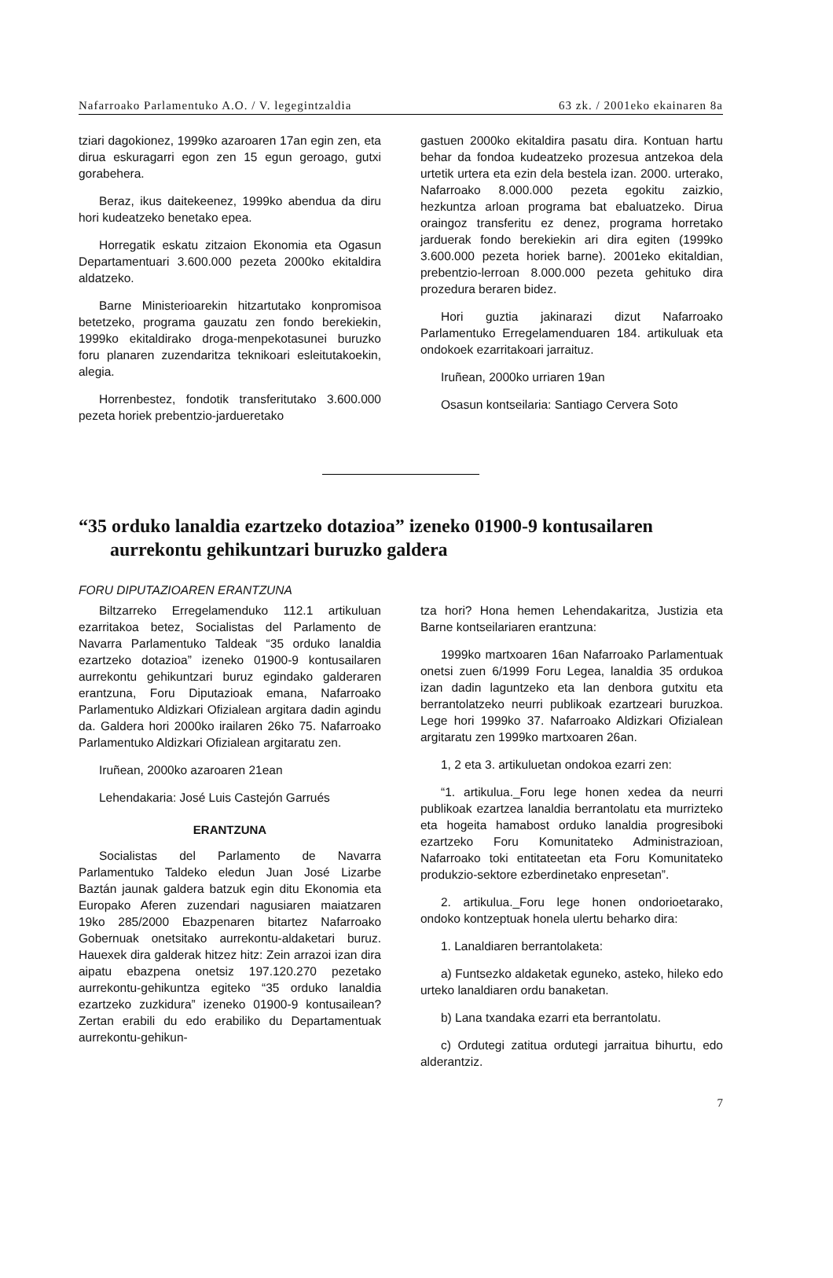Nafarroako Parlamentuko A.O. / V. legegintzaldia 63 zk. / 2001eko ekainaren 8a
tziari dagokionez, 1999ko azaroaren 17an egin zen, eta dirua eskuragarri egon zen 15 egun geroago, gutxi gorabehera.
Beraz, ikus daitekeenez, 1999ko abendua da diru hori kudeatzeko benetako epea.
Horregatik eskatu zitzaion Ekonomia eta Ogasun Departamentuari 3.600.000 pezeta 2000ko ekitaldira aldatzeko.
Barne Ministerioarekin hitzartutako konpromisoa betetzeko, programa gauzatu zen fondo berekiekin, 1999ko ekitaldirako droga-menpekotasunei buruzko foru planaren zuzendaritza teknikoari esleitutakoekin, alegia.
Horrenbestez, fondotik transferitutako 3.600.000 pezeta horiek prebentzio-jardueretako
gastuen 2000ko ekitaldira pasatu dira. Kontuan hartu behar da fondoa kudeatzeko prozesua antzekoa dela urtetik urtera eta ezin dela bestela izan. 2000. urterako, Nafarroako 8.000.000 pezeta egokitu zaizkio, hezkuntza arloan programa bat ebaluatzeko. Dirua oraingoz transferitu ez denez, programa horretako jarduerak fondo berekiekin ari dira egiten (1999ko 3.600.000 pezeta horiek barne). 2001eko ekitaldian, prebentzio-lerroan 8.000.000 pezeta gehituko dira prozedura beraren bidez.
Hori guztia jakinarazi dizut Nafarroako Parlamentuko Erregelamenduaren 184. artikuluak eta ondokoek ezarritakoari jarraituz.
Iruñean, 2000ko urriaren 19an
Osasun kontseilaria: Santiago Cervera Soto
“35 orduko lanaldia ezartzeko dotazioa” izeneko 01900-9 kontusailaren aurrekontu gehikuntzari buruzko galdera
FORU DIPUTAZIOAREN ERANTZUNA
Biltzarreko Erregelamenduko 112.1 artikuluan ezarritakoa betez, Socialistas del Parlamento de Navarra Parlamentuko Taldeak “35 orduko lanaldia ezartzeko dotazioa” izeneko 01900-9 kontusailaren aurrekontu gehikuntzari buruz egindako galderaren erantzuna, Foru Diputazioak emana, Nafarroako Parlamentuko Aldizkari Ofizialean argitara dadin agindu da. Galdera hori 2000ko irailaren 26ko 75. Nafarroako Parlamentuko Aldizkari Ofizialean argitaratu zen.
Iruñean, 2000ko azaroaren 21ean
Lehendakaria: José Luis Castejón Garrués
ERANTZUNA
Socialistas del Parlamento de Navarra Parlamentuko Taldeko eledun Juan José Lizarbe Baztán jaunak galdera batzuk egin ditu Ekonomia eta Europako Aferen zuzendari nagusiaren maiatzaren 19ko 285/2000 Ebazpenaren bitartez Nafarroako Gobernuak onetsitako aurrekontu-aldaketari buruz. Hauexek dira galderak hitzez hitz: Zein arrazoi izan dira aipatu ebazpena onetsiz 197.120.270 pezetako aurrekontu-gehikuntza egiteko “35 orduko lanaldia ezartzeko zuzkidura” izeneko 01900-9 kontusailean? Zertan erabili du edo erabiliko du Departamentuak aurrekontu-gehikun-
tza hori? Hona hemen Lehendakaritza, Justizia eta Barne kontseilariaren erantzuna:
1999ko martxoaren 16an Nafarroako Parlamentuak onetsi zuen 6/1999 Foru Legea, lanaldia 35 ordukoa izan dadin laguntzeko eta lan denbora gutxitu eta berrantolatzeko neurri publikoak ezartzeari buruzkoa. Lege hori 1999ko 37. Nafarroako Aldizkari Ofizialean argitaratu zen 1999ko martxoaren 26an.
1, 2 eta 3. artikuluetan ondokoa ezarri zen:
“1. artikulua._Foru lege honen xedea da neurri publikoak ezartzea lanaldia berrantolatu eta murrizteko eta hogeita hamabost orduko lanaldia progresiboki ezartzeko Foru Komunitateko Administrazioan, Nafarroako toki entitateetan eta Foru Komunitateko produkzio-sektore ezberdinetako enpresetan”.
2. artikulua._Foru lege honen ondorioetarako, ondoko kontzeptuak honela ulertu beharko dira:
1. Lanaldiaren berrantolaketa:
a) Funtsezko aldaketak eguneko, asteko, hileko edo urteko lanaldiaren ordu banaketan.
b) Lana txandaka ezarri eta berrantolatu.
c) Ordutegi zatitua ordutegi jarraitua bihurtu, edo alderantziz.
7